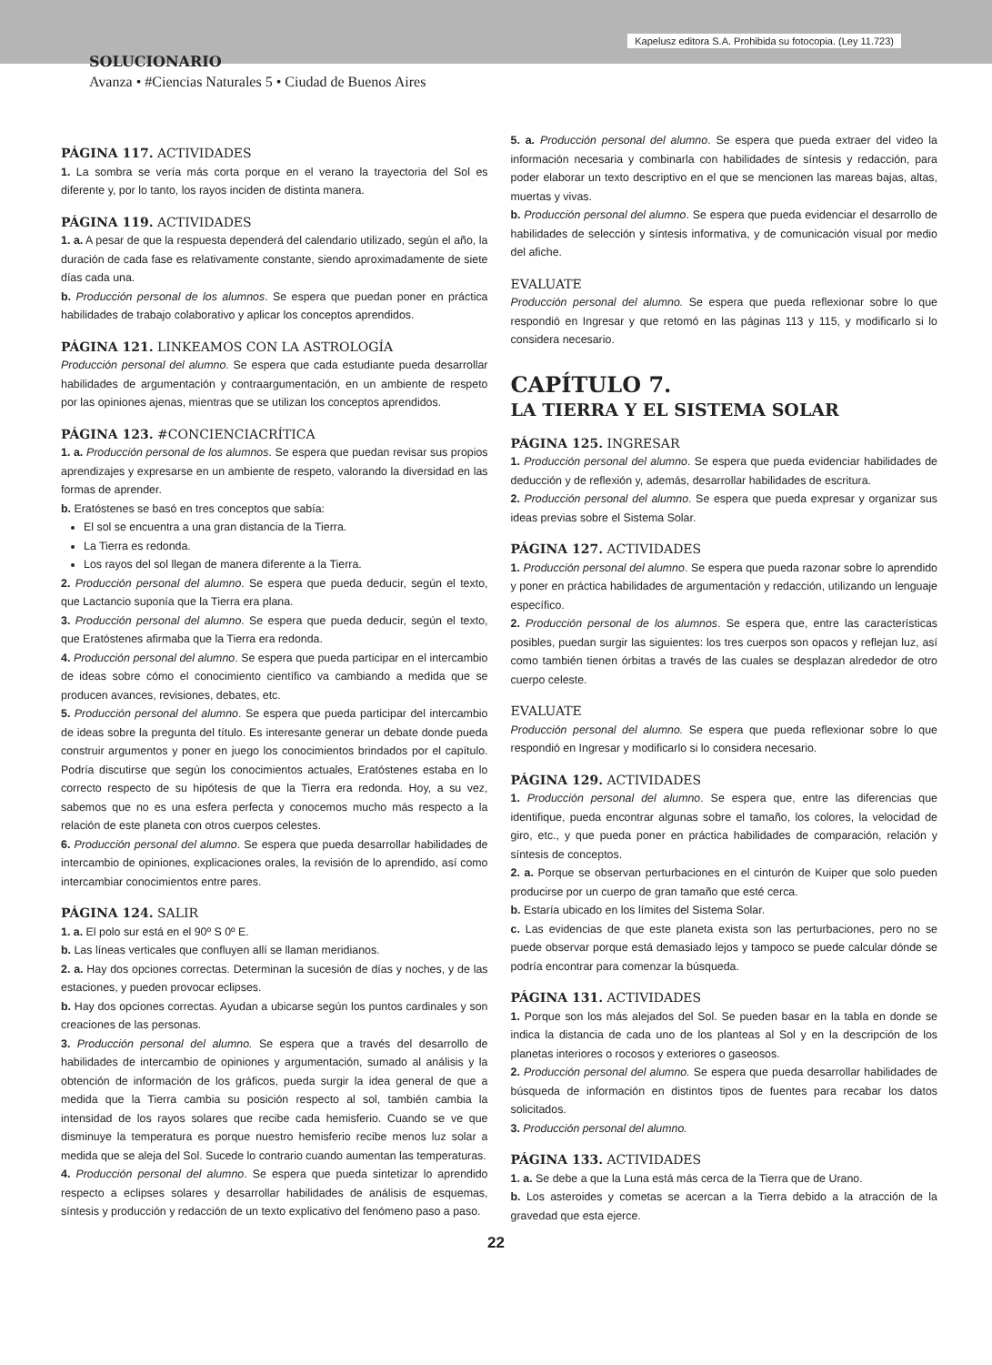Kapelusz editora S.A. Prohibida su fotocopia. (Ley 11.723)
SOLUCIONARIO
Avanza • #Ciencias Naturales 5 • Ciudad de Buenos Aires
PÁGINA 117. ACTIVIDADES
1. La sombra se vería más corta porque en el verano la trayectoria del Sol es diferente y, por lo tanto, los rayos inciden de distinta manera.
PÁGINA 119. ACTIVIDADES
1. a. A pesar de que la respuesta dependerá del calendario utilizado, según el año, la duración de cada fase es relativamente constante, siendo aproximadamente de siete días cada una.
b. Producción personal de los alumnos. Se espera que puedan poner en práctica habilidades de trabajo colaborativo y aplicar los conceptos aprendidos.
PÁGINA 121. LINKEAMOS CON LA ASTROLOGÍA
Producción personal del alumno. Se espera que cada estudiante pueda desarrollar habilidades de argumentación y contraargumentación, en un ambiente de respeto por las opiniones ajenas, mientras que se utilizan los conceptos aprendidos.
PÁGINA 123. #CONCIENCIACRÍTICA
1. a. Producción personal de los alumnos. Se espera que puedan revisar sus propios aprendizajes y expresarse en un ambiente de respeto, valorando la diversidad en las formas de aprender.
b. Eratóstenes se basó en tres conceptos que sabía:
El sol se encuentra a una gran distancia de la Tierra.
La Tierra es redonda.
Los rayos del sol llegan de manera diferente a la Tierra.
2. Producción personal del alumno. Se espera que pueda deducir, según el texto, que Lactancio suponía que la Tierra era plana.
3. Producción personal del alumno. Se espera que pueda deducir, según el texto, que Eratóstenes afirmaba que la Tierra era redonda.
4. Producción personal del alumno. Se espera que pueda participar en el intercambio de ideas sobre cómo el conocimiento científico va cambiando a medida que se producen avances, revisiones, debates, etc.
5. Producción personal del alumno. Se espera que pueda participar del intercambio de ideas sobre la pregunta del título. Es interesante generar un debate donde pueda construir argumentos y poner en juego los conocimientos brindados por el capítulo. Podría discutirse que según los conocimientos actuales, Eratóstenes estaba en lo correcto respecto de su hipótesis de que la Tierra era redonda. Hoy, a su vez, sabemos que no es una esfera perfecta y conocemos mucho más respecto a la relación de este planeta con otros cuerpos celestes.
6. Producción personal del alumno. Se espera que pueda desarrollar habilidades de intercambio de opiniones, explicaciones orales, la revisión de lo aprendido, así como intercambiar conocimientos entre pares.
PÁGINA 124. SALIR
1. a. El polo sur está en el 90º S 0º E.
b. Las líneas verticales que confluyen allí se llaman meridianos.
2. a. Hay dos opciones correctas. Determinan la sucesión de días y noches, y de las estaciones, y pueden provocar eclipses.
b. Hay dos opciones correctas. Ayudan a ubicarse según los puntos cardinales y son creaciones de las personas.
3. Producción personal del alumno. Se espera que a través del desarrollo de habilidades de intercambio de opiniones y argumentación, sumado al análisis y la obtención de información de los gráficos, pueda surgir la idea general de que a medida que la Tierra cambia su posición respecto al sol, también cambia la intensidad de los rayos solares que recibe cada hemisferio. Cuando se ve que disminuye la temperatura es porque nuestro hemisferio recibe menos luz solar a medida que se aleja del Sol. Sucede lo contrario cuando aumentan las temperaturas.
4. Producción personal del alumno. Se espera que pueda sintetizar lo aprendido respecto a eclipses solares y desarrollar habilidades de análisis de esquemas, síntesis y producción y redacción de un texto explicativo del fenómeno paso a paso.
5. a. Producción personal del alumno. Se espera que pueda extraer del video la información necesaria y combinarla con habilidades de síntesis y redacción, para poder elaborar un texto descriptivo en el que se mencionen las mareas bajas, altas, muertas y vivas.
b. Producción personal del alumno. Se espera que pueda evidenciar el desarrollo de habilidades de selección y síntesis informativa, y de comunicación visual por medio del afiche.
EVALUATE
Producción personal del alumno. Se espera que pueda reflexionar sobre lo que respondió en Ingresar y que retomó en las páginas 113 y 115, y modificarlo si lo considera necesario.
CAPÍTULO 7.
LA TIERRA Y EL SISTEMA SOLAR
PÁGINA 125. INGRESAR
1. Producción personal del alumno. Se espera que pueda evidenciar habilidades de deducción y de reflexión y, además, desarrollar habilidades de escritura.
2. Producción personal del alumno. Se espera que pueda expresar y organizar sus ideas previas sobre el Sistema Solar.
PÁGINA 127. ACTIVIDADES
1. Producción personal del alumno. Se espera que pueda razonar sobre lo aprendido y poner en práctica habilidades de argumentación y redacción, utilizando un lenguaje específico.
2. Producción personal de los alumnos. Se espera que, entre las características posibles, puedan surgir las siguientes: los tres cuerpos son opacos y reflejan luz, así como también tienen órbitas a través de las cuales se desplazan alrededor de otro cuerpo celeste.
EVALUATE
Producción personal del alumno. Se espera que pueda reflexionar sobre lo que respondió en Ingresar y modificarlo si lo considera necesario.
PÁGINA 129. ACTIVIDADES
1. Producción personal del alumno. Se espera que, entre las diferencias que identifique, pueda encontrar algunas sobre el tamaño, los colores, la velocidad de giro, etc., y que pueda poner en práctica habilidades de comparación, relación y síntesis de conceptos.
2. a. Porque se observan perturbaciones en el cinturón de Kuiper que solo pueden producirse por un cuerpo de gran tamaño que esté cerca.
b. Estaría ubicado en los límites del Sistema Solar.
c. Las evidencias de que este planeta exista son las perturbaciones, pero no se puede observar porque está demasiado lejos y tampoco se puede calcular dónde se podría encontrar para comenzar la búsqueda.
PÁGINA 131. ACTIVIDADES
1. Porque son los más alejados del Sol. Se pueden basar en la tabla en donde se indica la distancia de cada uno de los planteas al Sol y en la descripción de los planetas interiores o rocosos y exteriores o gaseosos.
2. Producción personal del alumno. Se espera que pueda desarrollar habilidades de búsqueda de información en distintos tipos de fuentes para recabar los datos solicitados.
3. Producción personal del alumno.
PÁGINA 133. ACTIVIDADES
1. a. Se debe a que la Luna está más cerca de la Tierra que de Urano.
b. Los asteroides y cometas se acercan a la Tierra debido a la atracción de la gravedad que esta ejerce.
22